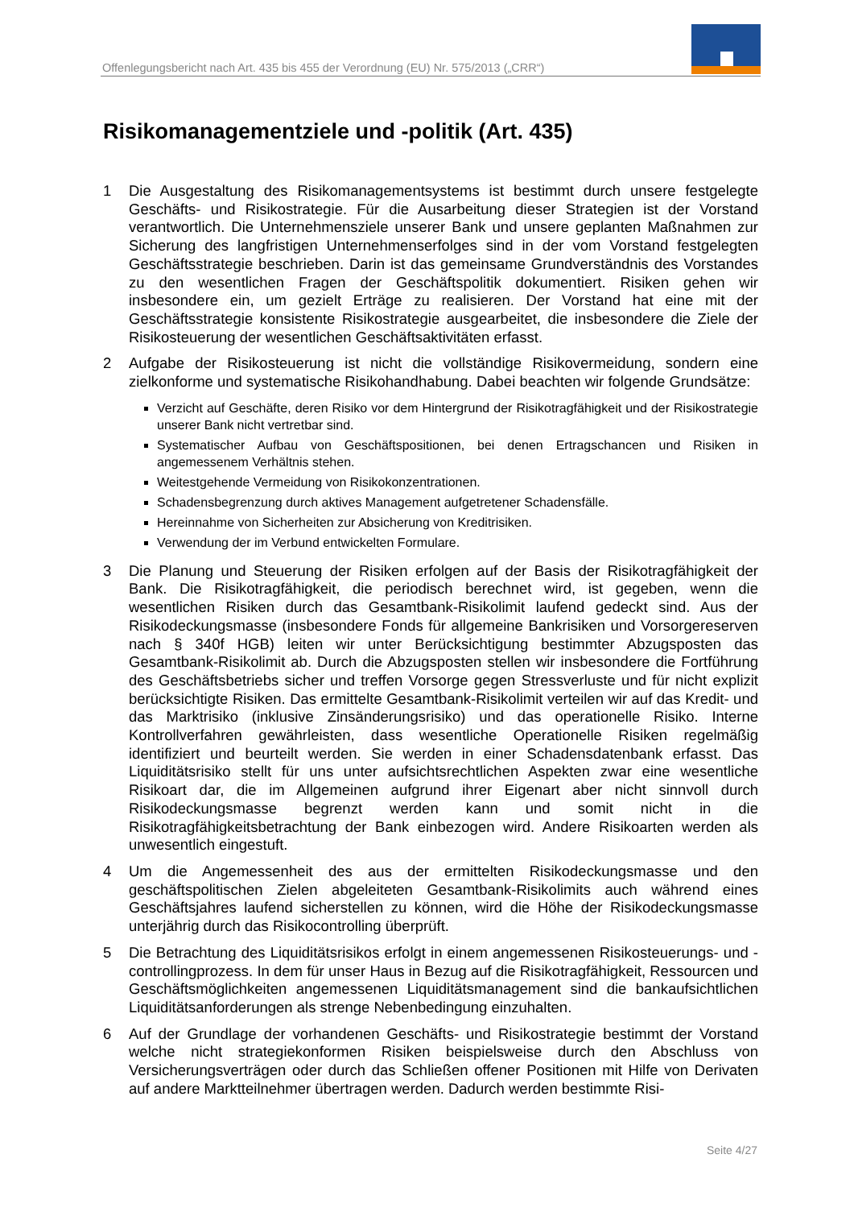Offenlegungsbericht nach Art. 435 bis 455 der Verordnung (EU) Nr. 575/2013 („CRR“)
Risikomanagementziele und -politik (Art. 435)
1 Die Ausgestaltung des Risikomanagementsystems ist bestimmt durch unsere festgelegte Geschäfts- und Risikostrategie. Für die Ausarbeitung dieser Strategien ist der Vorstand verantwortlich. Die Unternehmensziele unserer Bank und unsere geplanten Maßnahmen zur Sicherung des langfristigen Unternehmenserfolges sind in der vom Vorstand festgelegten Geschäftsstrategie beschrieben. Darin ist das gemeinsame Grundverständnis des Vorstandes zu den wesentlichen Fragen der Geschäftspolitik dokumentiert. Risiken gehen wir insbesondere ein, um gezielt Erträge zu realisieren. Der Vorstand hat eine mit der Geschäftsstrategie konsistente Risikostrategie ausgearbeitet, die insbesondere die Ziele der Risikosteuerung der wesentlichen Geschäftsaktivitäten erfasst.
2 Aufgabe der Risikosteuerung ist nicht die vollständige Risikovermeidung, sondern eine zielkonforme und systematische Risikohandhabung. Dabei beachten wir folgende Grundsätze:
Verzicht auf Geschäfte, deren Risiko vor dem Hintergrund der Risikotragfähigkeit und der Risikostrategie unserer Bank nicht vertretbar sind.
Systematischer Aufbau von Geschäftspositionen, bei denen Ertragschancen und Risiken in angemessenem Verhältnis stehen.
Weitestgehende Vermeidung von Risikokonzentrationen.
Schadensbegrenzung durch aktives Management aufgetretener Schadensfälle.
Hereinnahme von Sicherheiten zur Absicherung von Kreditrisiken.
Verwendung der im Verbund entwickelten Formulare.
3 Die Planung und Steuerung der Risiken erfolgen auf der Basis der Risikotragfähigkeit der Bank. Die Risikotragfähigkeit, die periodisch berechnet wird, ist gegeben, wenn die wesentlichen Risiken durch das Gesamtbank-Risikolimit laufend gedeckt sind. Aus der Risikodeckungsmasse (insbesondere Fonds für allgemeine Bankrisiken und Vorsorgereserven nach § 340f HGB) leiten wir unter Berücksichtigung bestimmter Abzugsposten das Gesamtbank-Risikolimit ab. Durch die Abzugsposten stellen wir insbesondere die Fortführung des Geschäftsbetriebs sicher und treffen Vorsorge gegen Stressverluste und für nicht explizit berücksichtigte Risiken. Das ermittelte Gesamtbank-Risikolimit verteilen wir auf das Kredit- und das Marktrisiko (inklusive Zinsänderungsrisiko) und das operationelle Risiko. Interne Kontrollverfahren gewährleisten, dass wesentliche Operationelle Risiken regelmäßig identifiziert und beurteilt werden. Sie werden in einer Schadensdatenbank erfasst. Das Liquiditätsrisiko stellt für uns unter aufsichtsrechtlichen Aspekten zwar eine wesentliche Risikoart dar, die im Allgemeinen aufgrund ihrer Eigenart aber nicht sinnvoll durch Risikodeckungsmasse begrenzt werden kann und somit nicht in die Risikotragfähigkeitsbetrachtung der Bank einbezogen wird. Andere Risikoarten werden als unwesentlich eingestuft.
4 Um die Angemessenheit des aus der ermittelten Risikodeckungsmasse und den geschäftspolitischen Zielen abgeleiteten Gesamtbank-Risikolimits auch während eines Geschäftsjahres laufend sicherstellen zu können, wird die Höhe der Risikodeckungsmasse unterjährig durch das Risikocontrolling überprüft.
5 Die Betrachtung des Liquiditätsrisikos erfolgt in einem angemessenen Risikosteuerungs- und -controllingprozess. In dem für unser Haus in Bezug auf die Risikotragfähigkeit, Ressourcen und Geschäftsmöglichkeiten angemessenen Liquiditätsmanagement sind die bankaufsichtlichen Liquiditätsanforderungen als strenge Nebenbedingung einzuhalten.
6 Auf der Grundlage der vorhandenen Geschäfts- und Risikostrategie bestimmt der Vorstand welche nicht strategiekonformen Risiken beispielsweise durch den Abschluss von Versicherungsverträgen oder durch das Schließen offener Positionen mit Hilfe von Derivaten auf andere Marktteilnehmer übertragen werden. Dadurch werden bestimmte Risi-
Seite 4/27